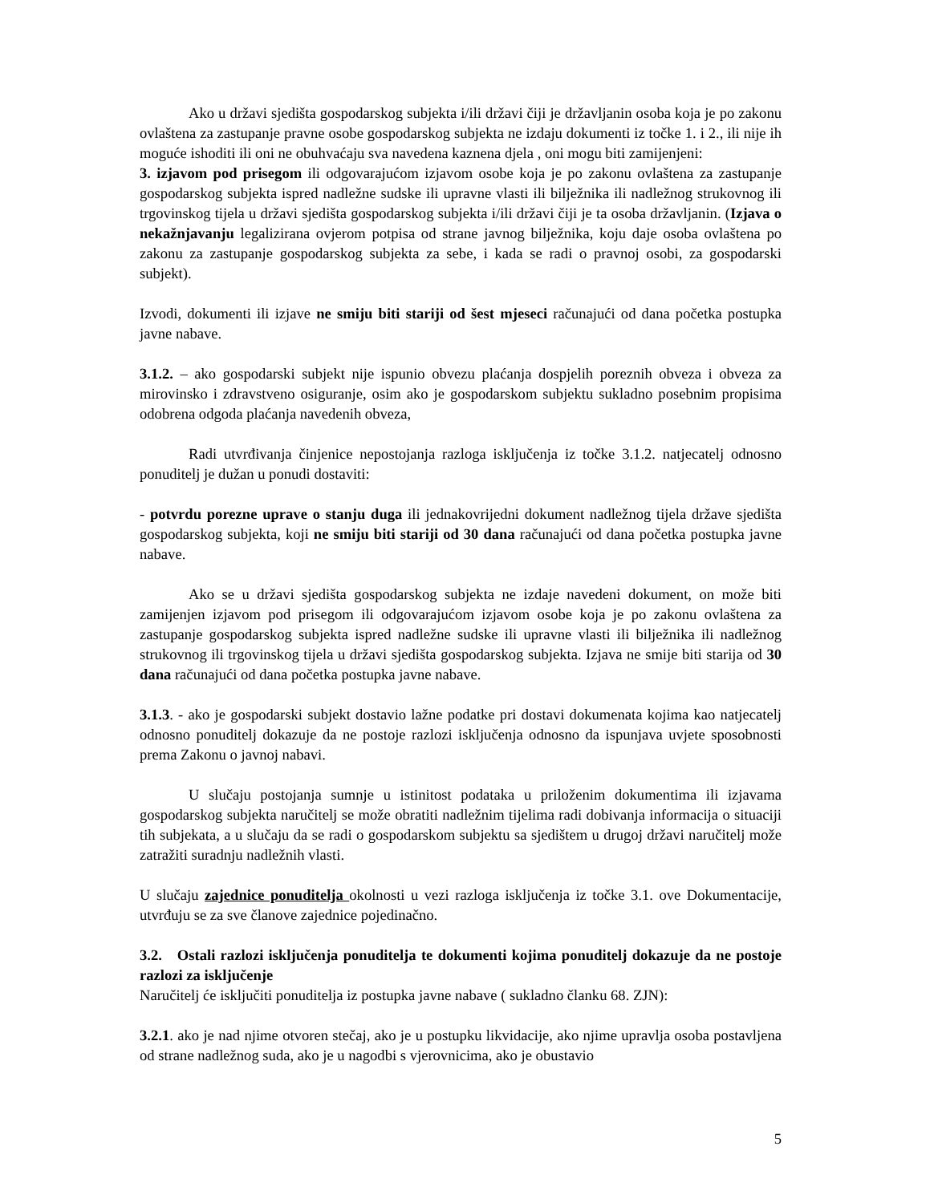Ako u državi sjedišta gospodarskog subjekta i/ili državi čiji je državljanin osoba koja je po zakonu ovlaštena za zastupanje pravne osobe gospodarskog subjekta ne izdaju dokumenti iz točke 1. i 2., ili nije ih moguće ishoditi ili oni ne obuhvaćaju sva navedena kaznena djela , oni mogu biti zamijenjeni:
3. izjavom pod prisegom ili odgovarajućom izjavom osobe koja je po zakonu ovlaštena za zastupanje gospodarskog subjekta ispred nadležne sudske ili upravne vlasti ili bilježnika ili nadležnog strukovnog ili trgovinskog tijela u državi sjedišta gospodarskog subjekta i/ili državi čiji je ta osoba državljanin. (Izjava o nekažnjavanju legalizirana ovjerom potpisa od strane javnog bilježnika, koju daje osoba ovlaštena po zakonu za zastupanje gospodarskog subjekta za sebe, i kada se radi o pravnoj osobi, za gospodarski subjekt).
Izvodi, dokumenti ili izjave ne smiju biti stariji od šest mjeseci računajući od dana početka postupka javne nabave.
3.1.2. – ako gospodarski subjekt nije ispunio obvezu plaćanja dospjelih poreznih obveza i obveza za mirovinsko i zdravstveno osiguranje, osim ako je gospodarskom subjektu sukladno posebnim propisima odobrena odgoda plaćanja navedenih obveza,
Radi utvrđivanja činjenice nepostojanja razloga isključenja iz točke 3.1.2. natjecatelj odnosno ponuditelj je dužan u ponudi dostaviti:
- potvrdu porezne uprave o stanju duga ili jednakovrijedni dokument nadležnog tijela države sjedišta gospodarskog subjekta, koji ne smiju biti stariji od 30 dana računajući od dana početka postupka javne nabave.
Ako se u državi sjedišta gospodarskog subjekta ne izdaje navedeni dokument, on može biti zamijenjen izjavom pod prisegom ili odgovarajućom izjavom osobe koja je po zakonu ovlaštena za zastupanje gospodarskog subjekta ispred nadležne sudske ili upravne vlasti ili bilježnika ili nadležnog strukovnog ili trgovinskog tijela u državi sjedišta gospodarskog subjekta. Izjava ne smije biti starija od 30 dana računajući od dana početka postupka javne nabave.
3.1.3. - ako je gospodarski subjekt dostavio lažne podatke pri dostavi dokumenata kojima kao natjecatelj odnosno ponuditelj dokazuje da ne postoje razlozi isključenja odnosno da ispunjava uvjete sposobnosti prema Zakonu o javnoj nabavi.
U slučaju postojanja sumnje u istinitost podataka u priloženim dokumentima ili izjavama gospodarskog subjekta naručitelj se može obratiti nadležnim tijelima radi dobivanja informacija o situaciji tih subjekata, a u slučaju da se radi o gospodarskom subjektu sa sjedištem u drugoj državi naručitelj može zatražiti suradnju nadležnih vlasti.
U slučaju zajednice ponuditelja okolnosti u vezi razloga isključenja iz točke 3.1. ove Dokumentacije, utvrđuju se za sve članove zajednice pojedinačno.
3.2. Ostali razlozi isključenja ponuditelja te dokumenti kojima ponuditelj dokazuje da ne postoje razlozi za isključenje
Naručitelj će isključiti ponuditelja iz postupka javne nabave ( sukladno članku 68. ZJN):
3.2.1. ako je nad njime otvoren stečaj, ako je u postupku likvidacije, ako njime upravlja osoba postavljena od strane nadležnog suda, ako je u nagodbi s vjerovnicima, ako je obustavio
5